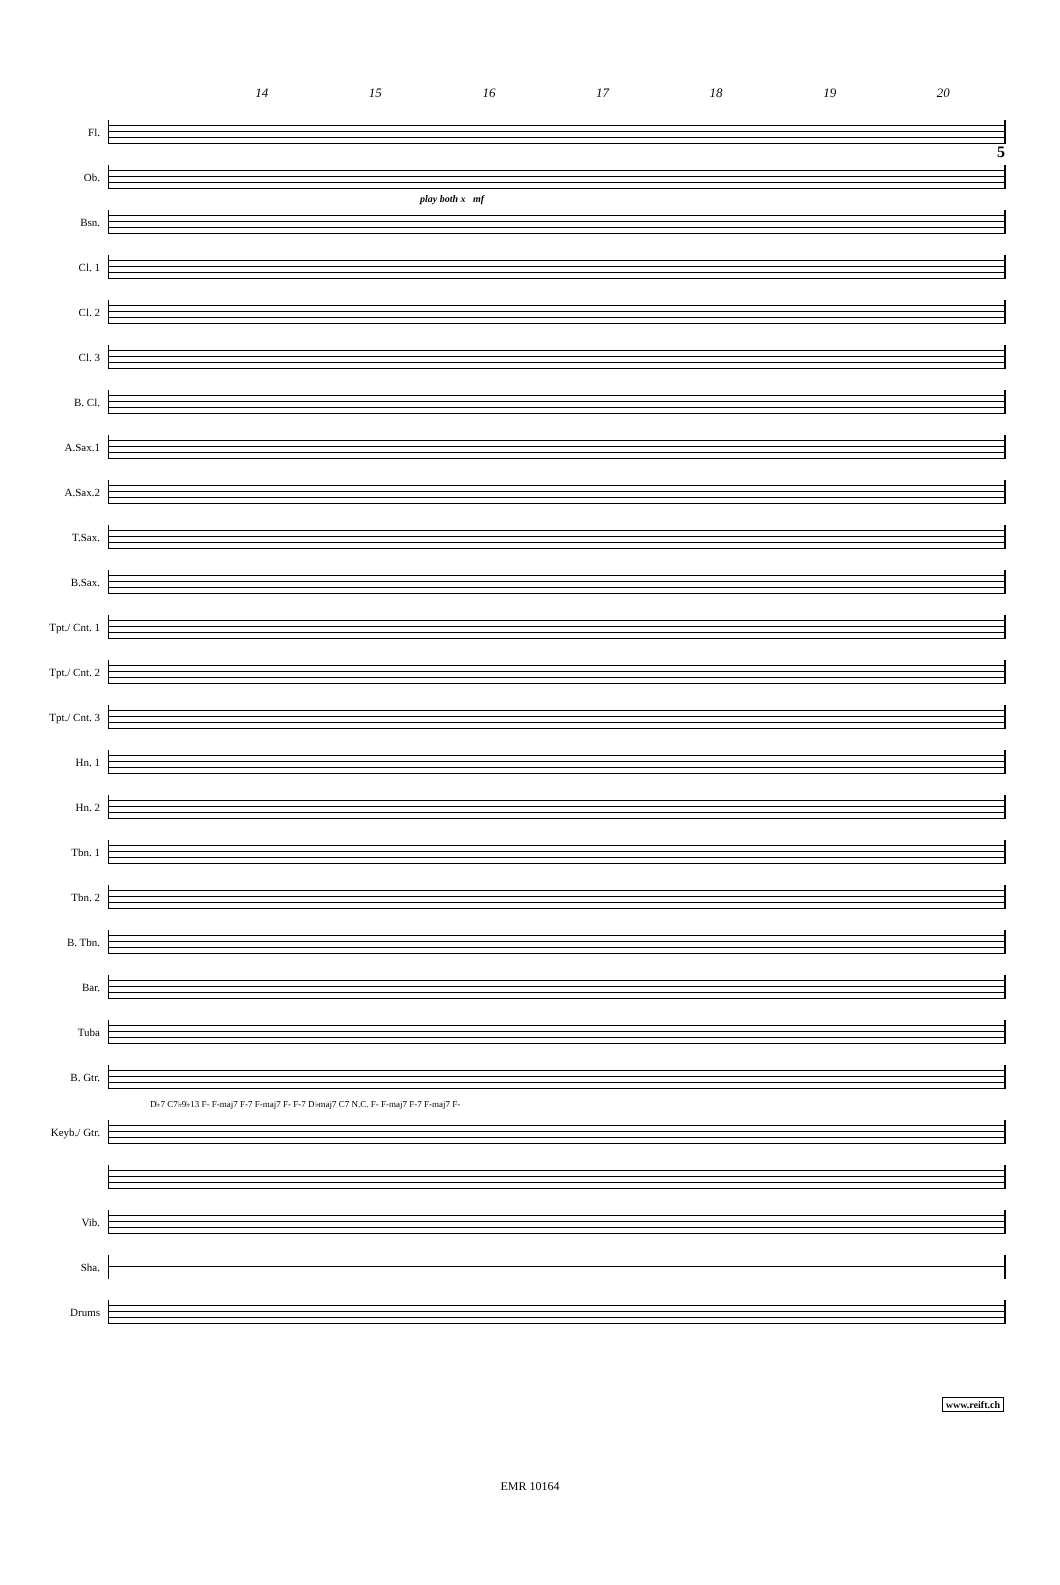5
14 15 16 17 18 19 20
Fl.
Ob.
Bsn.
Cl. 1
Cl. 2
Cl. 3
B. Cl.
A.Sax.1
A.Sax.2
T.Sax.
B.Sax.
Tpt./ Cnt. 1
Tpt./ Cnt. 2
Tpt./ Cnt. 3
Hn. 1
Hn. 2
Tbn. 1
Tbn. 2
B. Tbn.
Bar.
Tuba
B. Gtr.
D♭7 C7♭9♭13 F- F-maj7 F-7 F-maj7 F- F-7 D♭maj7 C7 N.C. F- F-maj7 F-7 F-maj7 F-
Keyb./ Gtr.
Vib.
Sha.
Drums
play both x mf
www.reift.ch
EMR 10164